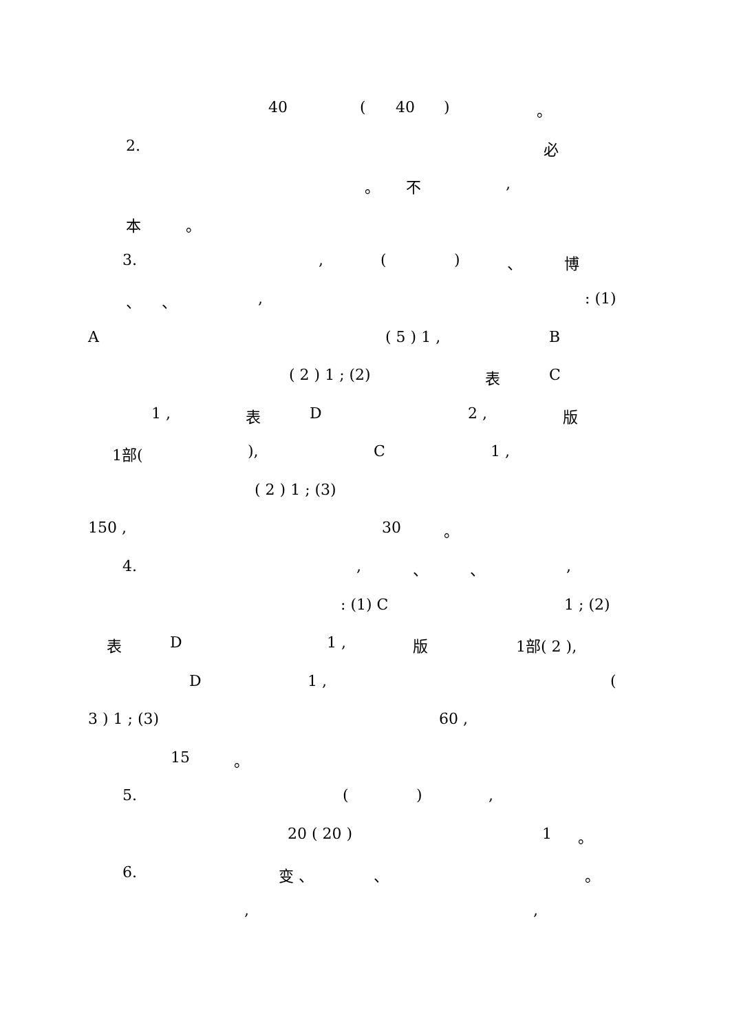40 ( 40 ) 。
2. 必
。 不 ,
本 。
3. , ( ) 、 博
、 、 , : (1)
A ( 5 ) 1 , B
( 2 ) 1 ; (2) 表 C
1 , 表 D 2 , 版
1部( ), C 1 ,
( 2 ) 1 ; (3)
150 , 30 。
4. , 、 、 ,
: (1) C 1 ; (2)
表 D 1 , 版 1部( 2 ),
D 1 , (
3 ) 1 ; (3) 60 ,
15 。
5. ( ) ,
20 ( 20 ) 1 。
6. 变 、 、 。
, ,